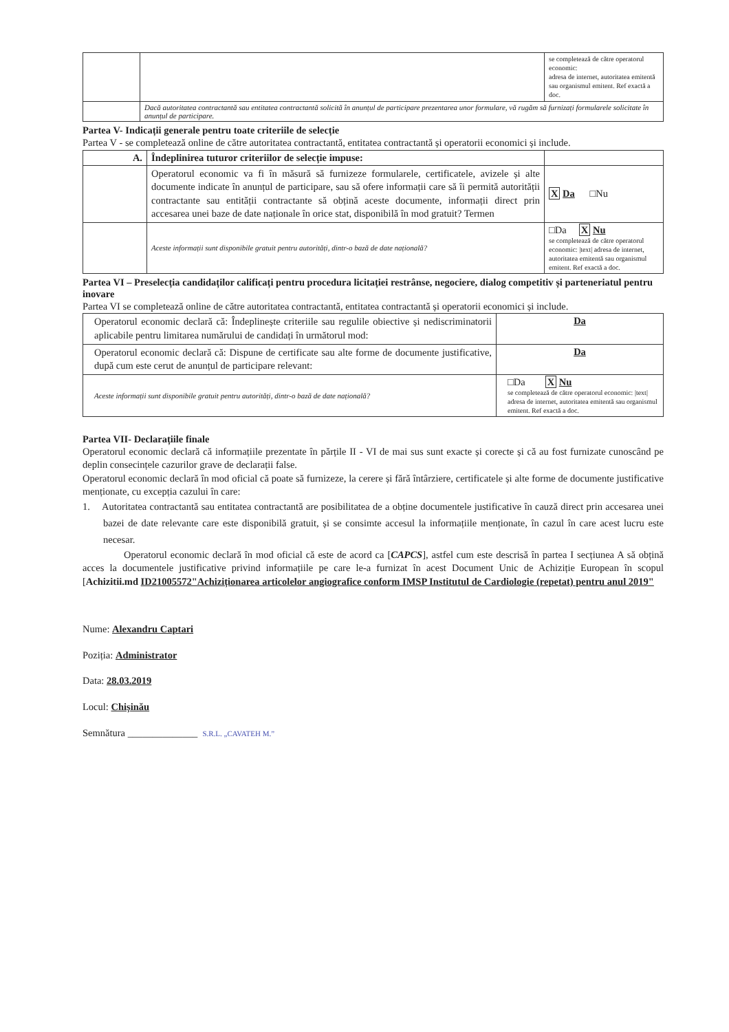| | | se completează de către operatorul economic: adresa de internet, autoritatea emitentă sau organismul emitent. Ref exactă a doc. |
| | Dacă autoritatea contractantă sau entitatea contractantă solicită în anunțul de participare prezentarea unor formulare, vă rugăm să furnizați formularele solicitate în anunțul de participare. | |
Partea V- Indicații generale pentru toate criteriile de selecție
Partea V - se completează online de către autoritatea contractantă, entitatea contractantă și operatorii economici și include.
| A. | Îndeplinirea tuturor criteriilor de selecție impuse: | |
| | Operatorul economic va fi în măsură să furnizeze formularele, certificatele, avizele și alte documente indicate în anunțul de participare, sau să ofere informații care să îi permită autorității contractante sau entității contractante să obțină aceste documente, informații direct prin accesarea unei baze de date naționale în orice stat, disponibilă în mod gratuit? Termen | X Da □Nu |
| | Aceste informații sunt disponibile gratuit pentru autorități, dintr-o bază de date națională? | □Da X Nu se completează de către operatorul economic: /text/ adresa de internet, autoritatea emitentă sau organismul emitent. Ref exactă a doc. |
Partea VI – Preselecția candidaților calificați pentru procedura licitației restrânse, negociere, dialog competitiv și parteneriatul pentru inovare
Partea VI se completează online de către autoritatea contractantă, entitatea contractantă și operatorii economici și include.
| Operatorul economic declară că: Îndeplinește criteriile sau regulile obiective și nediscriminatorii aplicabile pentru limitarea numărului de candidați în următorul mod: | Da |
| Operatorul economic declară că: Dispune de certificate sau alte forme de documente justificative, după cum este cerut de anunțul de participare relevant: | Da |
| Aceste informații sunt disponibile gratuit pentru autorități, dintr-o bază de date națională? | □Da X Nu se completează de către operatorul economic: /text/ adresa de internet, autoritatea emitentă sau organismul emitent. Ref exactă a doc. |
Partea VII- Declarațiile finale
Operatorul economic declară că informațiile prezentate în părțile II - VI de mai sus sunt exacte și corecte și că au fost furnizate cunoscând pe deplin consecințele cazurilor grave de declarații false.
Operatorul economic declară în mod oficial că poate să furnizeze, la cerere și fără întârziere, certificatele și alte forme de documente justificative menționate, cu excepția cazului în care:
1. Autoritatea contractantă sau entitatea contractantă are posibilitatea de a obține documentele justificative în cauză direct prin accesarea unei bazei de date relevante care este disponibilă gratuit, și se consimte accesul la informațiile menționate, în cazul în care acest lucru este necesar.
Operatorul economic declară în mod oficial că este de acord ca [CAPCS], astfel cum este descrisă în partea I secțiunea A să obțină acces la documentele justificative privind informațiile pe care le-a furnizat în acest Document Unic de Achiziție European în scopul [Achizitii.md ID21005572"Achiziționarea articolelor angiografice conform IMSP Institutul de Cardiologie (repetat) pentru anul 2019"
Nume: Alexandru Captari
Poziția: Administrator
Data: 28.03.2019
Locul: Chișinău
Semnătura ______________ S.R.L. „CAVATEH M.”